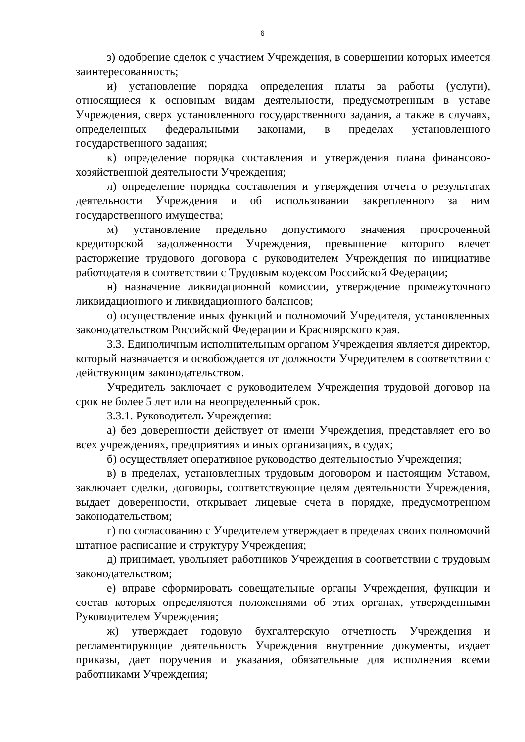6
з) одобрение сделок с участием Учреждения, в совершении которых имеется заинтересованность;
и) установление порядка определения платы за работы (услуги), относящиеся к основным видам деятельности, предусмотренным в уставе Учреждения, сверх установленного государственного задания, а также в случаях, определенных федеральными законами, в пределах установленного государственного задания;
к) определение порядка составления и утверждения плана финансово-хозяйственной деятельности Учреждения;
л) определение порядка составления и утверждения отчета о результатах деятельности Учреждения и об использовании закрепленного за ним государственного имущества;
м) установление предельно допустимого значения просроченной кредиторской задолженности Учреждения, превышение которого влечет расторжение трудового договора с руководителем Учреждения по инициативе работодателя в соответствии с Трудовым кодексом Российской Федерации;
н) назначение ликвидационной комиссии, утверждение промежуточного ликвидационного и ликвидационного балансов;
о) осуществление иных функций и полномочий Учредителя, установленных законодательством Российской Федерации и Красноярского края.
3.3. Единоличным исполнительным органом Учреждения является директор, который назначается и освобождается от должности Учредителем в соответствии с действующим законодательством.
Учредитель заключает с руководителем Учреждения трудовой договор на срок не более 5 лет или на неопределенный срок.
3.3.1. Руководитель Учреждения:
а) без доверенности действует от имени Учреждения, представляет его во всех учреждениях, предприятиях и иных организациях, в судах;
б) осуществляет оперативное руководство деятельностью Учреждения;
в) в пределах, установленных трудовым договором и настоящим Уставом, заключает сделки, договоры, соответствующие целям деятельности Учреждения, выдает доверенности, открывает лицевые счета в порядке, предусмотренном законодательством;
г) по согласованию с Учредителем утверждает в пределах своих полномочий штатное расписание и структуру Учреждения;
д) принимает, увольняет работников Учреждения в соответствии с трудовым законодательством;
е) вправе сформировать совещательные органы Учреждения, функции и состав которых определяются положениями об этих органах, утвержденными Руководителем Учреждения;
ж) утверждает годовую бухгалтерскую отчетность Учреждения и регламентирующие деятельность Учреждения внутренние документы, издает приказы, дает поручения и указания, обязательные для исполнения всеми работниками Учреждения;